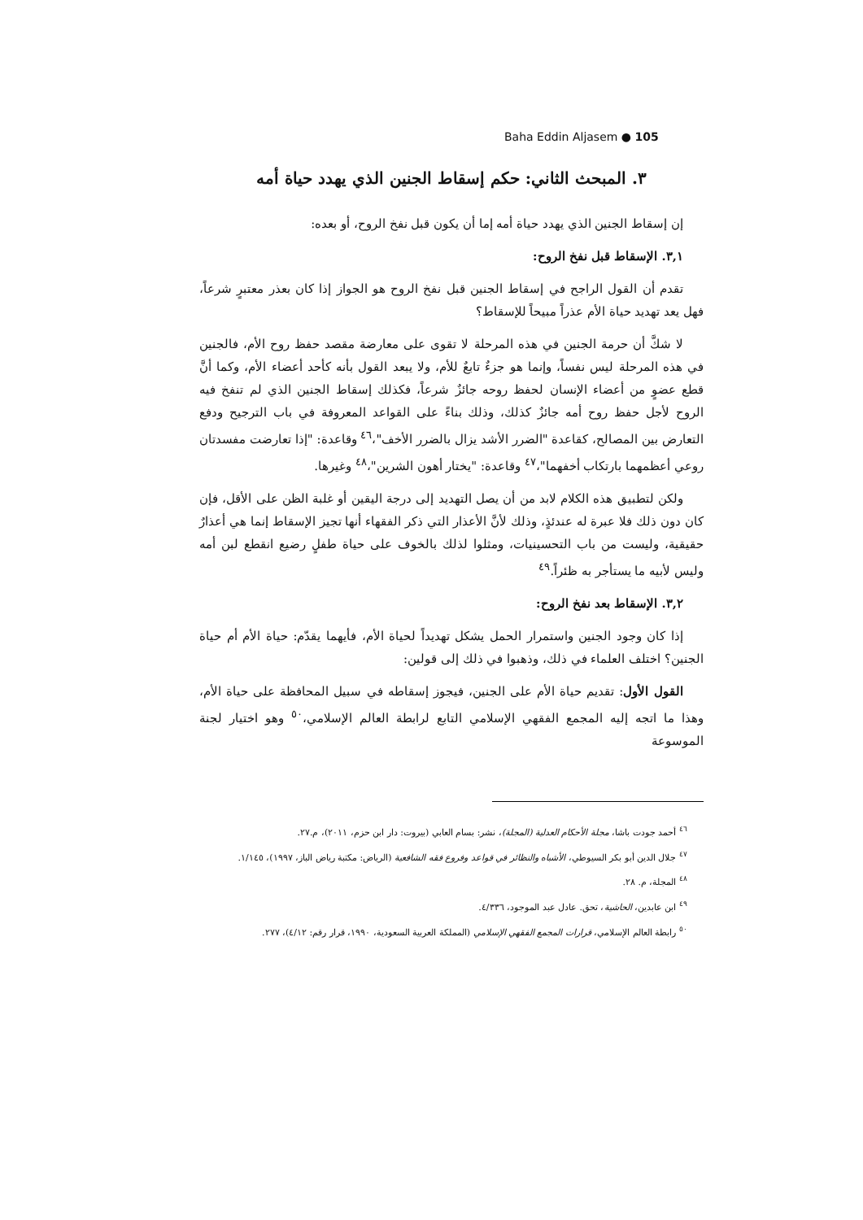Baha Eddin Aljasem ● 105
٣. المبحث الثاني: حكم إسقاط الجنين الذي يهدد حياة أمه
إن إسقاط الجنين الذي يهدد حياة أمه إما أن يكون قبل نفخ الروح، أو بعده:
٣,١. الإسقاط قبل نفخ الروح:
تقدم أن القول الراجح في إسقاط الجنين قبل نفخ الروح هو الجواز إذا كان بعذر معتبرٍ شرعاً، فهل يعد تهديد حياة الأم عذراً مبيحاً للإسقاط؟
لا شكَّ أن حرمة الجنين في هذه المرحلة لا تقوى على معارضة مقصد حفظ روح الأم، فالجنين في هذه المرحلة ليس نفساً، وإنما هو جزءٌ تابعٌ للأم، ولا يبعد القول بأنه كأحد أعضاء الأم، وكما أنَّ قطع عضوٍ من أعضاء الإنسان لحفظ روحه جائزٌ شرعاً، فكذلك إسقاط الجنين الذي لم تنفخ فيه الروح لأجل حفظ روح أمه جائزٌ كذلك، وذلك بناءً على القواعد المعروفة في باب الترجيح ودفع التعارض بين المصالح، كقاعدة "الضرر الأشد يزال بالضرر الأخف"،<sup>٤٦</sup> وقاعدة: "إذا تعارضت مفسدتان روعي أعظمهما بارتكاب أخفهما"،<sup>٤٧</sup> وقاعدة: "يختار أهون الشرين"،<sup>٤٨</sup> وغيرها.
ولكن لتطبيق هذه الكلام لابد من أن يصل التهديد إلى درجة اليقين أو غلبة الظن على الأقل، فإن كان دون ذلك فلا عبرة له عندئذٍ، وذلك لأنَّ الأعذار التي ذكر الفقهاء أنها تجيز الإسقاط إنما هي أعذارٌ حقيقية، وليست من باب التحسينيات، ومثلوا لذلك بالخوف على حياة طفلٍ رضيع انقطع لبن أمه وليس لأبيه ما يستأجر به ظئراً.<sup>٤٩</sup>
٣,٢. الإسقاط بعد نفخ الروح:
إذا كان وجود الجنين واستمرار الحمل يشكل تهديداً لحياة الأم، فأيهما يقدّم: حياة الأم أم حياة الجنين؟ اختلف العلماء في ذلك، وذهبوا في ذلك إلى قولين:
القول الأول: تقديم حياة الأم على الجنين، فيجوز إسقاطه في سبيل المحافظة على حياة الأم، وهذا ما اتجه إليه المجمع الفقهي الإسلامي التابع لرابطة العالم الإسلامي،<sup>٥٠</sup> وهو اختيار لجنة الموسوعة
<sup>٤٦</sup> أحمد جودت باشا، مجلة الأحكام العدلية (المجلة)، نشر: بسام العابي (بيروت: دار ابن حزم، ٢٠١١)، م.٢٧.
<sup>٤٧</sup> جلال الدين أبو بكر السيوطي، الأشباه والنظائر في قواعد وفروع فقه الشافعية (الرياض: مكتبة رياض الباز، ١٩٩٧)، ١/١٤٥.
<sup>٤٨</sup> المجلة، م. ٢٨.
<sup>٤٩</sup> ابن عابدين، الحاشية، تحق. عادل عبد الموجود، ٤/٣٣٦.
<sup>٥٠</sup> رابطة العالم الإسلامي، قرارات المجمع الفقهي الإسلامي (المملكة العربية السعودية، ١٩٩٠، قرار رقم: ٤/١٢)، ٢٧٧.